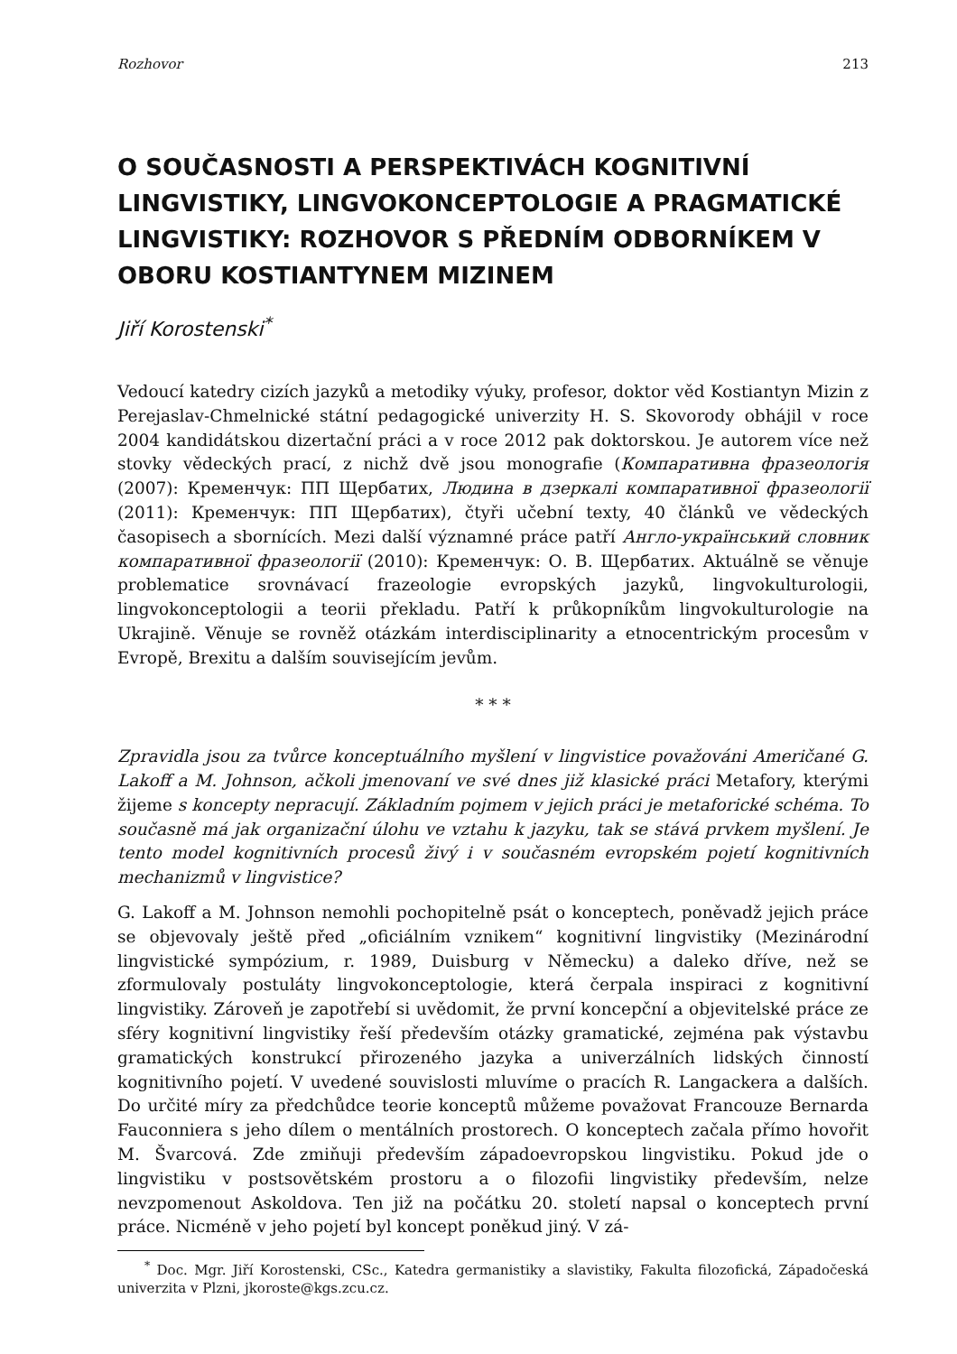Rozhovor 213
O SOUČASNOSTI A PERSPEKTIVÁCH KOGNITIVNÍ LINGVISTIKY, LINGVOKONCEPTOLOGIE A PRAGMATICKÉ LINGVISTIKY: ROZHOVOR S PŘEDNÍM ODBORNÍKEM V OBORU KOSTIANTYNEM MIZINEM
Jiří Korostenski<sup>*</sup>
Vedoucí katedry cizích jazyků a metodiky výuky, profesor, doktor věd Kostiantyn Mizin z Perejaslav-Chmelnické státní pedagogické univerzity H. S. Skovorody obhájil v roce 2004 kandidátskou dizertační práci a v roce 2012 pak doktorskou. Je autorem více než stovky vědeckých prací, z nichž dvě jsou monografie (Компаративна фразеологія (2007): Кременчук: ПП Щербатих, Людина в дзеркалі компаративної фразеології (2011): Кременчук: ПП Щербатих), čtyři učební texty, 40 článků ve vědeckých časopisech a sbornících. Mezi další významné práce patří Англо-український словник компаративної фразеології (2010): Кременчук: О. В. Щербатих. Aktuálně se věnuje problematice srovnávací frazeologie evropských jazyků, lingvokulturologii, lingvokonceptologii a teorii překladu. Patří k průkopníkům lingvokulturologie na Ukrajině. Věnuje se rovněž otázkám interdisciplinarity a etnocentrickým procesům v Evropě, Brexitu a dalším souvisejícím jevům.
* * *
Zpravidla jsou za tvůrce konceptuálního myšlení v lingvistice považováni Američané G. Lakoff a M. Johnson, ačkoli jmenovaní ve své dnes již klasické práci Metafory, kterými žijeme s koncepty nepracují. Základním pojmem v jejich práci je metaforické schéma. To současně má jak organizační úlohu ve vztahu k jazyku, tak se stává prvkem myšlení. Je tento model kognitivních procesů živý i v současném evropském pojetí kognitivních mechanizmů v lingvistice?
G. Lakoff a M. Johnson nemohli pochopitelně psát o konceptech, poněvadž jejich práce se objevovaly ještě před „oficiálním vznikem“ kognitivní lingvistiky (Mezinárodní lingvistické sympózium, r. 1989, Duisburg v Německu) a daleko dříve, než se zformulovaly postuláty lingvokonceptologie, která čerpala inspiraci z kognitivní lingvistiky. Zároveň je zapotřebí si uvědomit, že první koncepční a objevitelské práce ze sféry kognitivní lingvistiky řeší především otázky gramatické, zejména pak výstavbu gramatických konstrukcí přirozeného jazyka a univerzálních lidských činností kognitivního pojetí. V uvedené souvislosti mluvíme o pracích R. Langackera a dalších. Do určité míry za předchůdce teorie konceptů můžeme považovat Francouze Bernarda Fauconniera s jeho dílem o mentálních prostorech. O konceptech začala přímo hovořit M. Švarcová. Zde zmiňuji především západoevropskou lingvistiku. Pokud jde o lingvistiku v postsovětském prostoru a o filozofii lingvistiky především, nelze nevzpomenout Askoldova. Ten již na počátku 20. století napsal o konceptech první práce. Nicméně v jeho pojetí byl koncept poněkud jiný. V zá-
<sup>*</sup> Doc. Mgr. Jiří Korostenski, CSc., Katedra germanistiky a slavistiky, Fakulta filozofická, Západočeská univerzita v Plzni, jkoroste@kgs.zcu.cz.